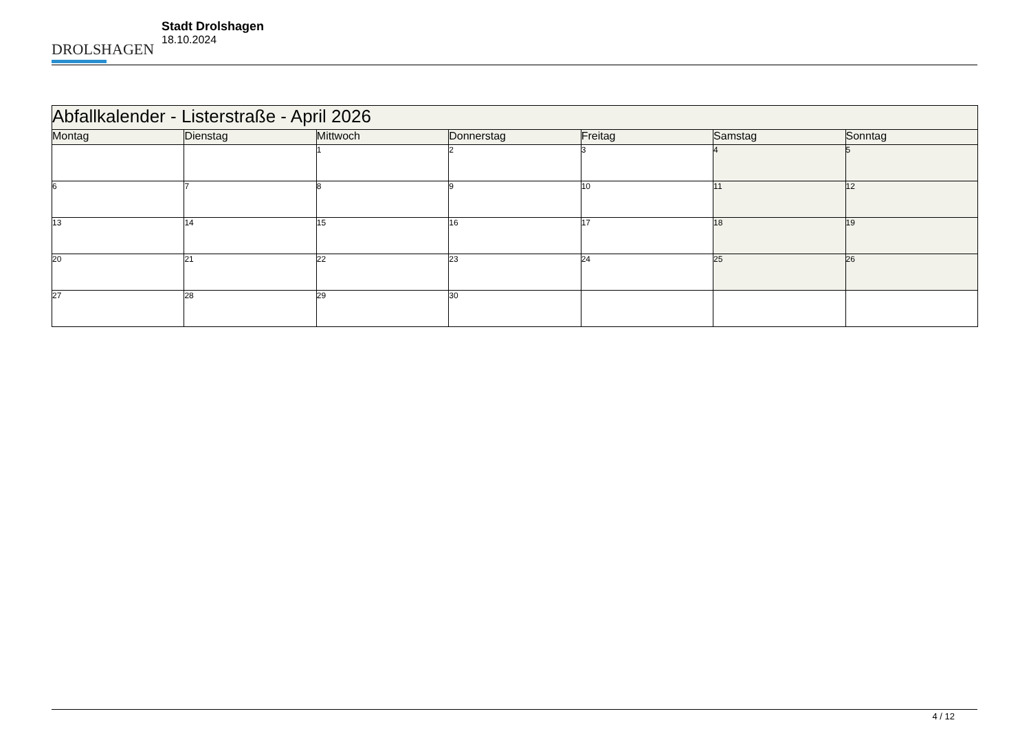DROLSHAGEN
Stadt Drolshagen
18.10.2024
| Abfallkalender - Listerstraße - April 2026 | | | | | | |
| Montag | Dienstag | Mittwoch | Donnerstag | Freitag | Samstag | Sonntag |
| | | 1 | 2 | 3 | 4 | 5 |
| 6 | 7 | 8 | 9 | 10 | 11 | 12 |
| 13 | 14 | 15 | 16 | 17 | 18 | 19 |
| 20 | 21 | 22 | 23 | 24 | 25 | 26 |
| 27 | 28 | 29 | 30 | | | |
4 / 12